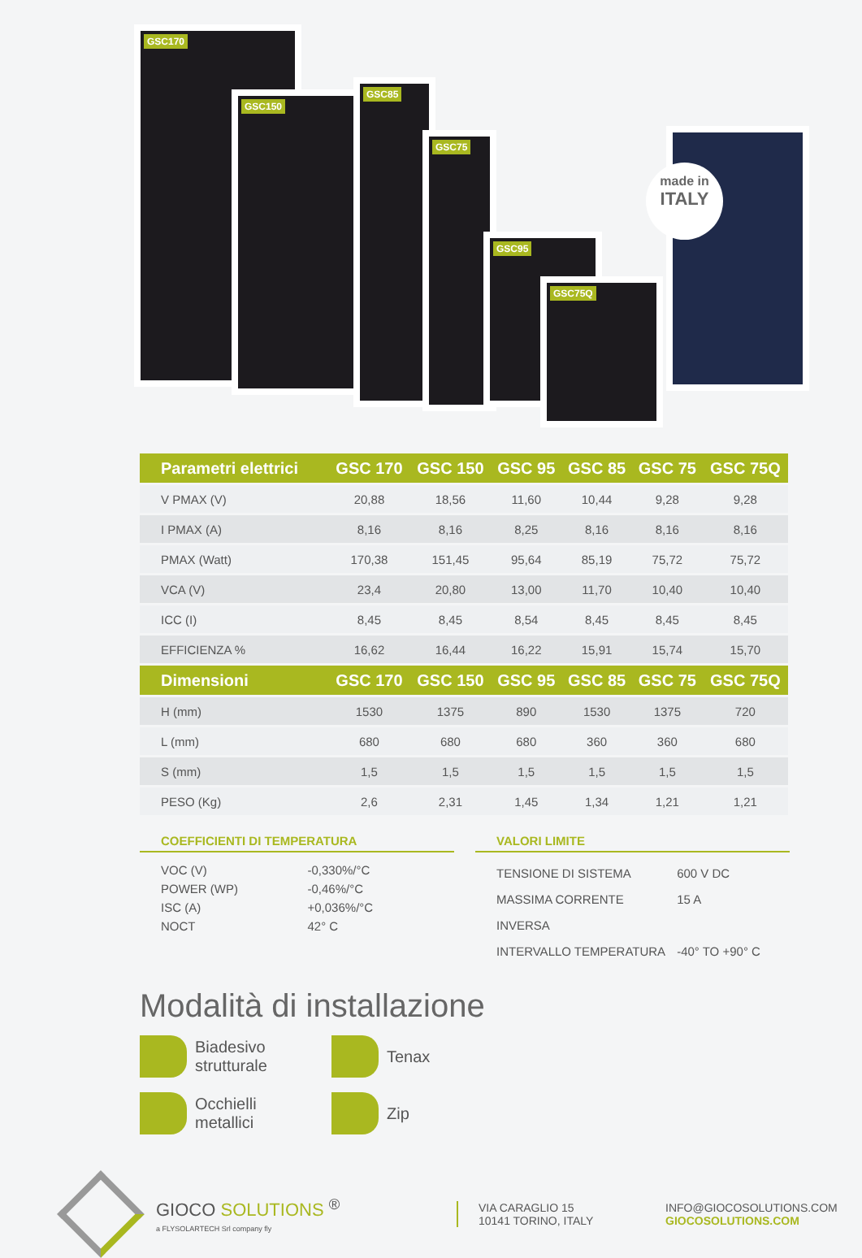GSC170
GSC150
GSC85
GSC75
GSC95
GSC75Q
made in
ITALY
| Parametri elettrici | GSC 170 | GSC 150 | GSC 95 | GSC 85 | GSC 75 | GSC 75Q |
| --- | --- | --- | --- | --- | --- | --- |
| V PMAX (V) | 20,88 | 18,56 | 11,60 | 10,44 | 9,28 | 9,28 |
| I PMAX (A) | 8,16 | 8,16 | 8,25 | 8,16 | 8,16 | 8,16 |
| PMAX (Watt) | 170,38 | 151,45 | 95,64 | 85,19 | 75,72 | 75,72 |
| VCA (V) | 23,4 | 20,80 | 13,00 | 11,70 | 10,40 | 10,40 |
| ICC (I) | 8,45 | 8,45 | 8,54 | 8,45 | 8,45 | 8,45 |
| EFFICIENZA % | 16,62 | 16,44 | 16,22 | 15,91 | 15,74 | 15,70 |
| Dimensioni | GSC 170 | GSC 150 | GSC 95 | GSC 85 | GSC 75 | GSC 75Q |
| H (mm) | 1530 | 1375 | 890 | 1530 | 1375 | 720 |
| L (mm) | 680 | 680 | 680 | 360 | 360 | 680 |
| S (mm) | 1,5 | 1,5 | 1,5 | 1,5 | 1,5 | 1,5 |
| PESO (Kg) | 2,6 | 2,31 | 1,45 | 1,34 | 1,21 | 1,21 |
COEFFICIENTI DI TEMPERATURA
VOC (V) -0,330%/°C
POWER (WP) -0,46%/°C
ISC (A) +0,036%/°C
NOCT 42° C
VALORI LIMITE
TENSIONE DI SISTEMA 600 V DC
MASSIMA CORRENTE INVERSA 15 A
INTERVALLO TEMPERATURA -40° TO +90° C
Modalità di installazione
Biadesivo
strutturale
Tenax
Occhielli
metallici
Zip
GIOCO SOLUTIONS <sup>®</sup>
a FLYSOLARTECH Srl company fly
VIA CARAGLIO 15
10141 TORINO, ITALY
INFO@GIOCOSOLUTIONS.COM
GIOCOSOLUTIONS.COM